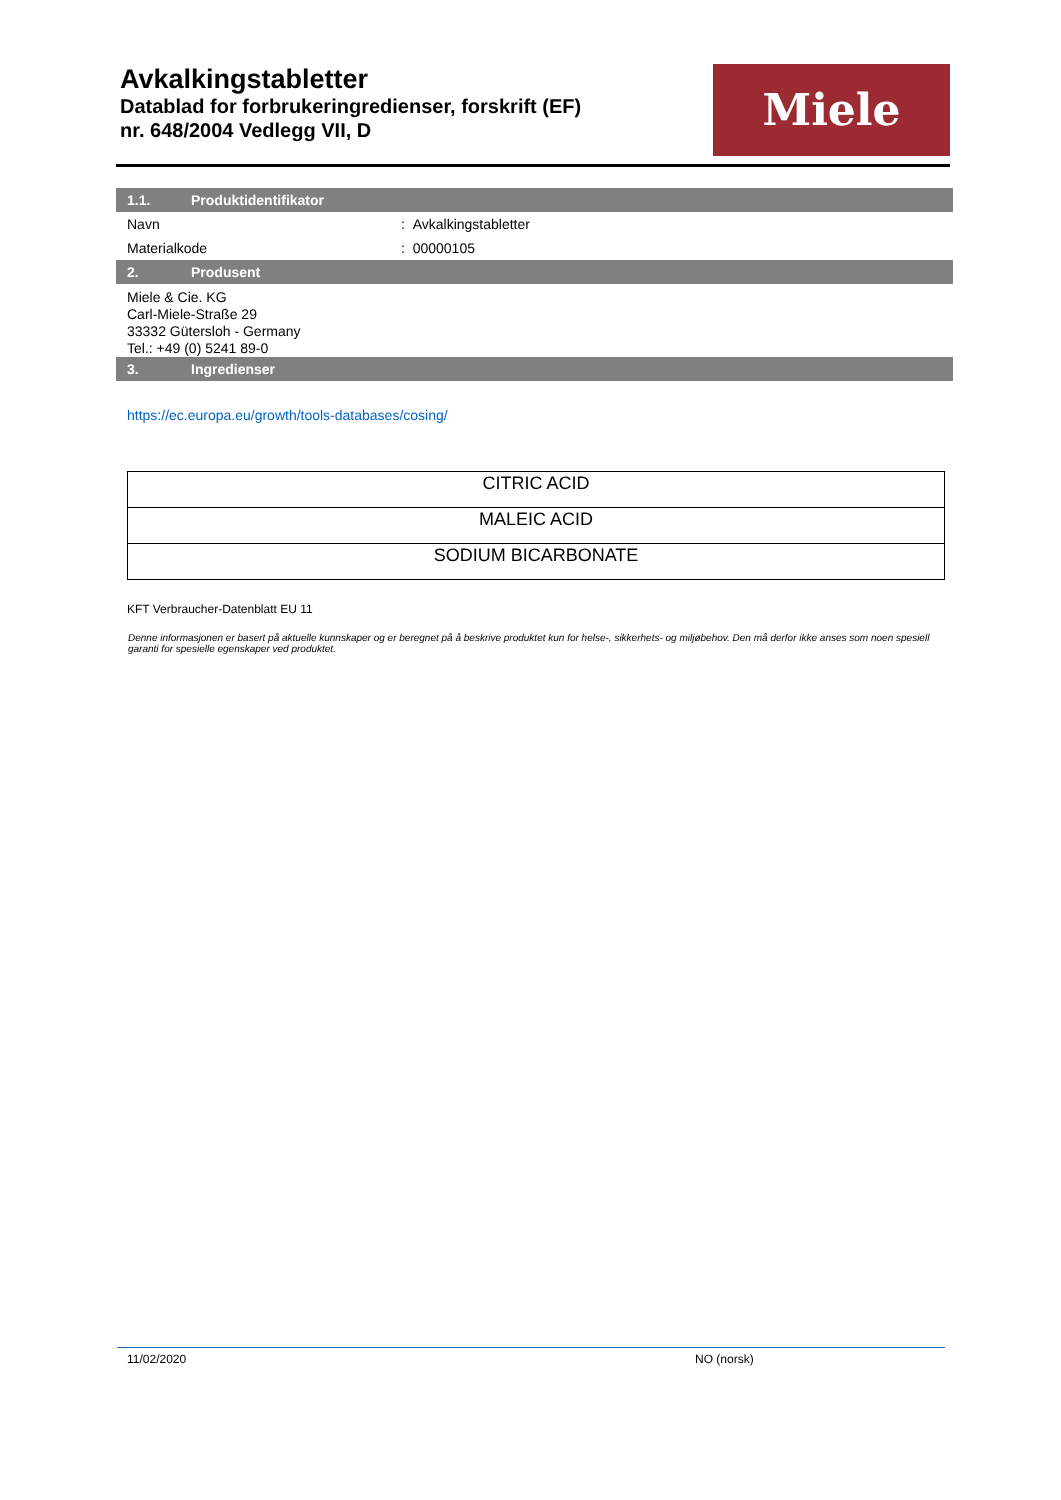Avkalkingstabletter
Datablad for forbrukeringredienser, forskrift (EF)
nr. 648/2004 Vedlegg VII, D
Miele
1.1. Produktidentifikator
Navn : Avkalkingstabletter
Materialkode : 00000105
2. Produsent
Miele & Cie. KG
Carl-Miele-Straße 29
33332 Gütersloh - Germany
Tel.: +49 (0) 5241 89-0
3. Ingredienser
https://ec.europa.eu/growth/tools-databases/cosing/
| CITRIC ACID |
| MALEIC ACID |
| SODIUM BICARBONATE |
KFT Verbraucher-Datenblatt EU 11
Denne informasjonen er basert på aktuelle kunnskaper og er beregnet på å beskrive produktet kun for helse-, sikkerhets- og miljøbehov. Den må derfor ikke anses som noen spesiell garanti for spesielle egenskaper ved produktet.
11/02/2020 NO (norsk)